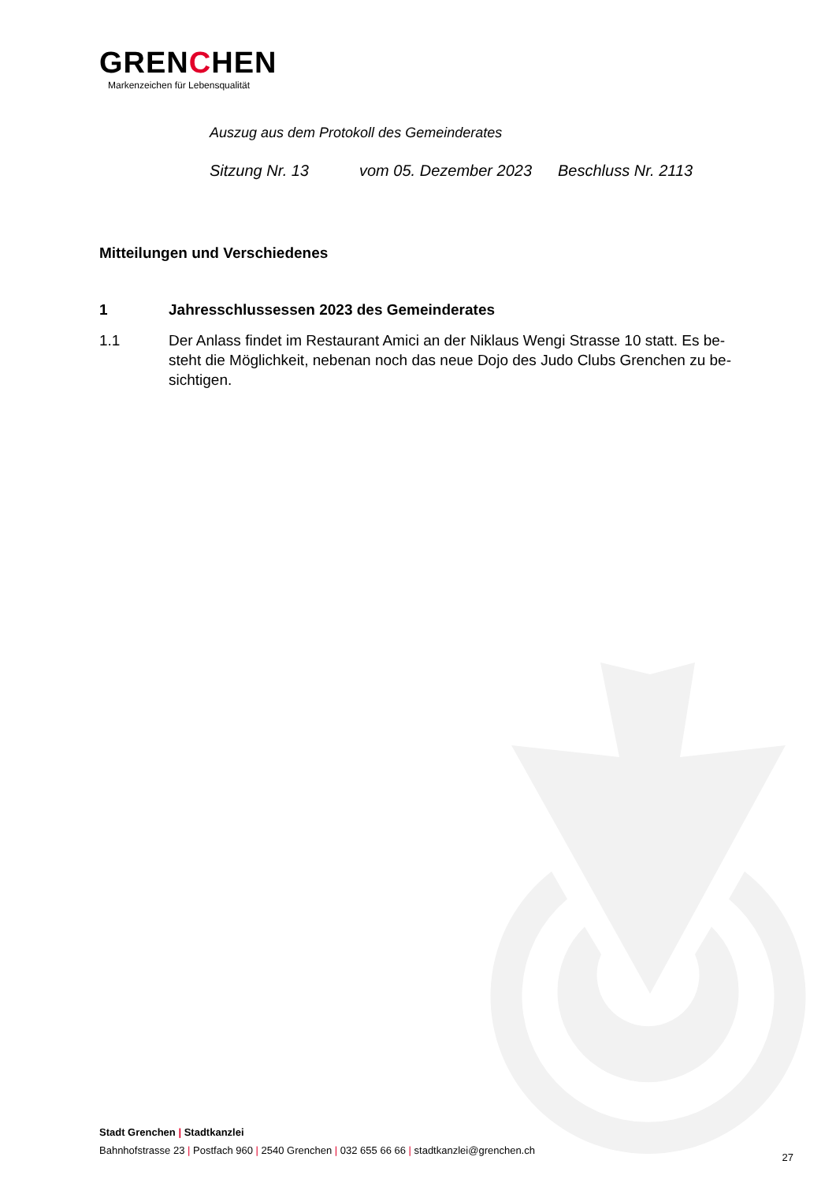GRENCHEN
Markenzeichen für Lebensqualität
Auszug aus dem Protokoll des Gemeinderates
Sitzung Nr. 13 vom 05. Dezember 2023 Beschluss Nr. 2113
Mitteilungen und Verschiedenes
1 Jahresschlussessen 2023 des Gemeinderates
1.1 Der Anlass findet im Restaurant Amici an der Niklaus Wengi Strasse 10 statt. Es be-steht die Möglichkeit, nebenan noch das neue Dojo des Judo Clubs Grenchen zu be-sichtigen.
Stadt Grenchen | Stadtkanzlei
Bahnhofstrasse 23 | Postfach 960 | 2540 Grenchen | 032 655 66 66 | stadtkanzlei@grenchen.ch
27